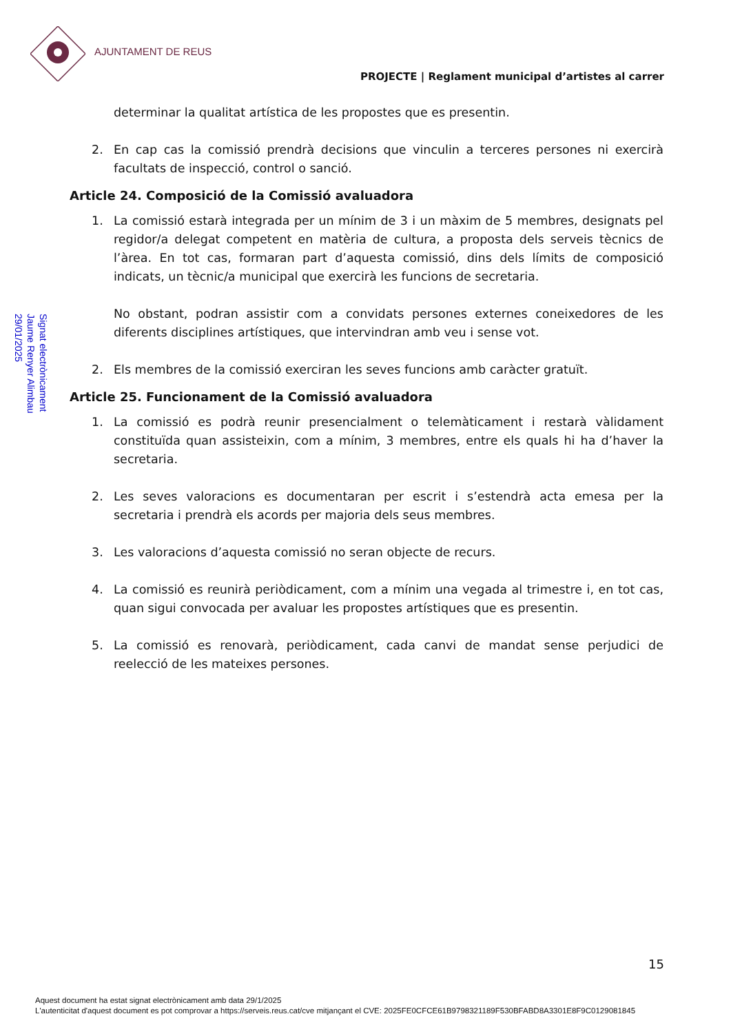AJUNTAMENT DE REUS
PROJECTE | Reglament municipal d’artistes al carrer
Signat electrònicament
Jaume Renyer Alimbau
29/01/2025
determinar la qualitat artística de les propostes que es presentin.
2. En cap cas la comissió prendrà decisions que vinculin a terceres persones ni exercirà facultats de inspecció, control o sanció.
Article 24. Composició de la Comissió avaluadora
1. La comissió estarà integrada per un mínim de 3 i un màxim de 5 membres, designats pel regidor/a delegat competent en matèria de cultura, a proposta dels serveis tècnics de l’àrea. En tot cas, formaran part d’aquesta comissió, dins dels límits de composició indicats, un tècnic/a municipal que exercirà les funcions de secretaria.
No obstant, podran assistir com a convidats persones externes coneixedores de les diferents disciplines artístiques, que intervindran amb veu i sense vot.
2. Els membres de la comissió exerciran les seves funcions amb caràcter gratuït.
Article 25. Funcionament de la Comissió avaluadora
1. La comissió es podrà reunir presencialment o telemàticament i restarà vàlidament constituïda quan assisteixin, com a mínim, 3 membres, entre els quals hi ha d’haver la secretaria.
2. Les seves valoracions es documentaran per escrit i s’estendrà acta emesa per la secretaria i prendrà els acords per majoria dels seus membres.
3. Les valoracions d’aquesta comissió no seran objecte de recurs.
4. La comissió es reunirà periòdicament, com a mínim una vegada al trimestre i, en tot cas, quan sigui convocada per avaluar les propostes artístiques que es presentin.
5. La comissió es renovarà, periòdicament, cada canvi de mandat sense perjudici de reelecció de les mateixes persones.
15
Aquest document ha estat signat electrònicament amb data 29/1/2025
L'autenticitat d'aquest document es pot comprovar a https://serveis.reus.cat/cve mitjançant el CVE: 2025FE0CFCE61B9798321189F530BFABD8A3301E8F9C0129081845